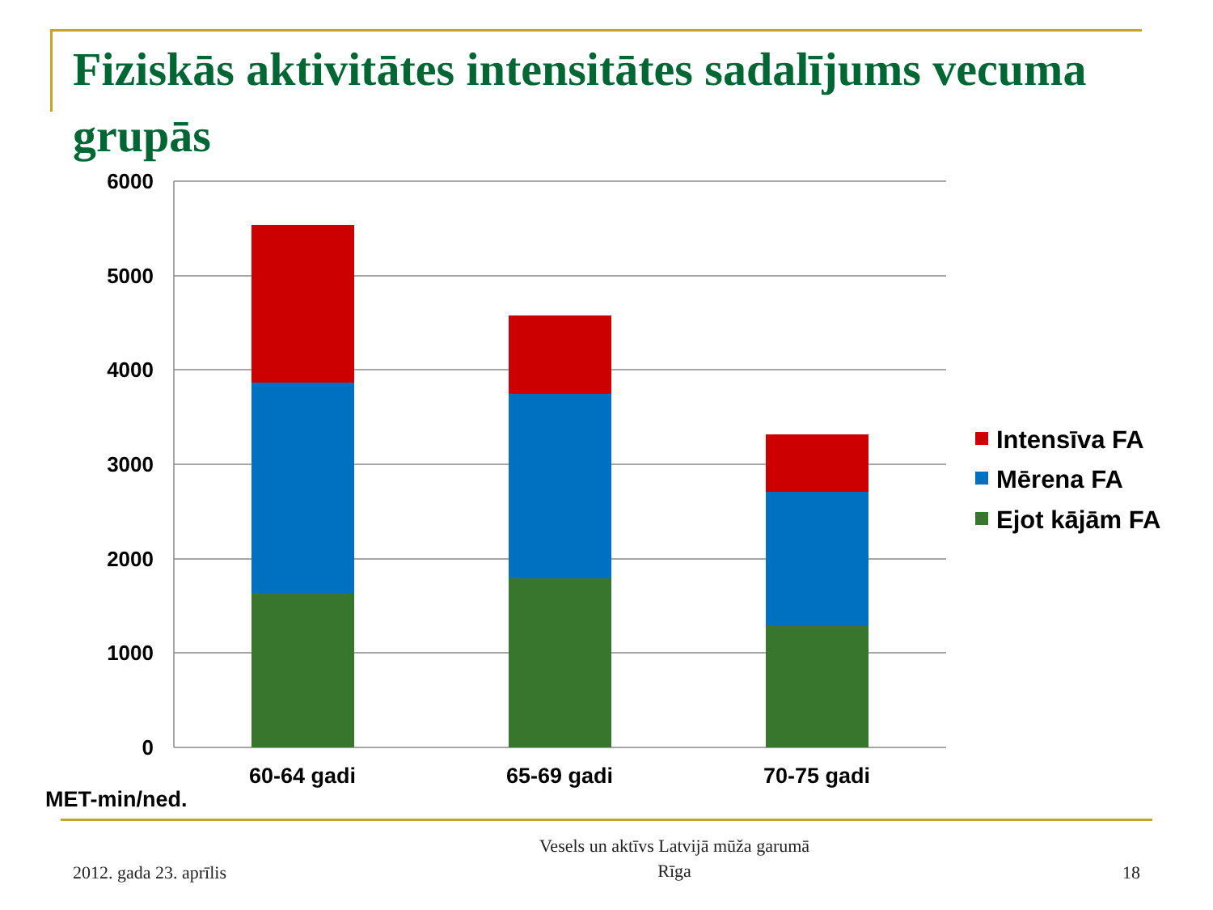Fiziskās aktivitātes intensitātes sadalījums vecuma grupās
6000
5000
4000
3000
2000
1000
0
60-64 gadi
65-69 gadi
70-75 gadi
MET-min/ned.
Intensīva FA
Mērena FA
Ejot kājām FA
2012. gada 23. aprīlis
Vesels un aktīvs Latvijā mūža garumā
Rīga
18